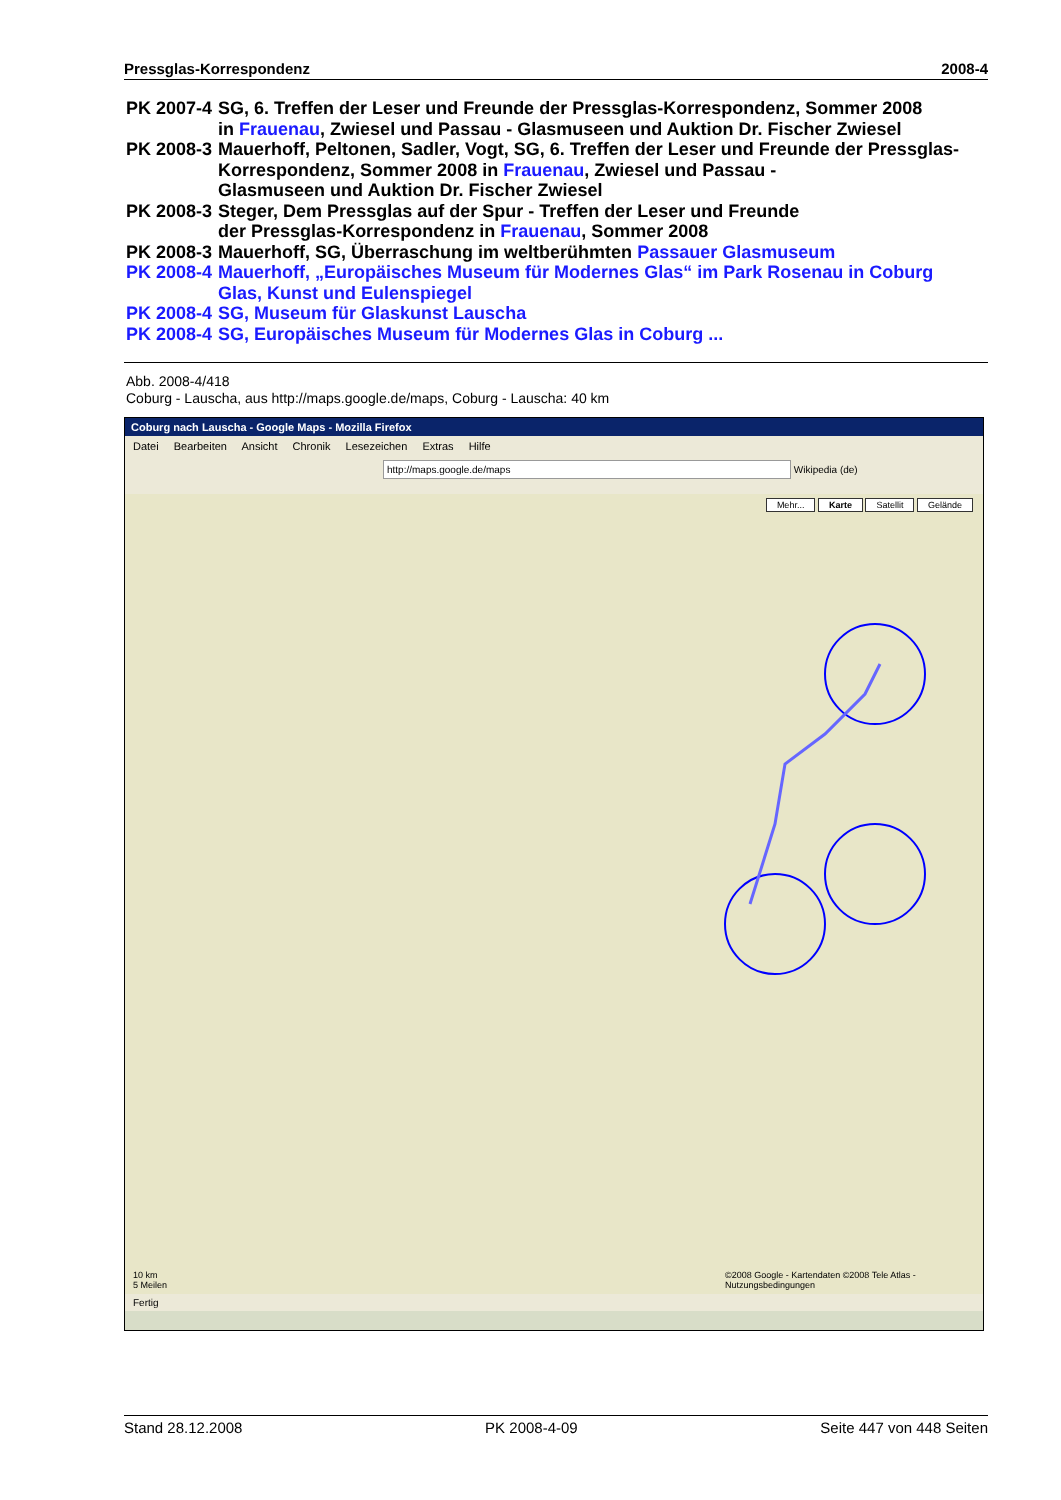Pressglas-Korrespondenz 2008-4
| PK 2007-4 | SG, 6. Treffen der Leser und Freunde der Pressglas-Korrespondenz, Sommer 2008 in Frauenau , Zwiesel und Passau - Glasmuseen und Auktion Dr. Fischer Zwiesel |
| PK 2008-3 | Mauerhoff, Peltonen, Sadler, Vogt, SG, 6. Treffen der Leser und Freunde der Pressglas- Korrespondenz, Sommer 2008 in Frauenau , Zwiesel und Passau - Glasmuseen und Auktion Dr. Fischer Zwiesel |
| PK 2008-3 | Steger, Dem Pressglas auf der Spur - Treffen der Leser und Freunde der Pressglas-Korrespondenz in Frauenau , Sommer 2008 |
| PK 2008-3 | Mauerhoff, SG, Überraschung im weltberühmten Passauer Glasmuseum |
| PK 2008-4 | Mauerhoff, „Europäisches Museum für Modernes Glas“ im Park Rosenau in Coburg Glas, Kunst und Eulenspiegel |
| PK 2008-4 | SG, Museum für Glaskunst Lauscha |
| PK 2008-4 | SG, Europäisches Museum für Modernes Glas in Coburg ... |
Abb. 2008-4/418
Coburg - Lauscha, aus http://maps.google.de/maps, Coburg - Lauscha: 40 km
Coburg nach Lauscha - Google Maps - Mozilla Firefox
Datei Bearbeiten Ansicht Chronik Lesezeichen Extras Hilfe
http://maps.google.de/maps Wikipedia (de)
Mehr... Karte Satellit Gelände
©2008 Google - Kartendaten ©2008 Tele Atlas - Nutzungsbedingungen
10 km
5 Meilen
Fertig
Stand 28.12.2008 PK 2008-4-09 Seite 447 von 448 Seiten